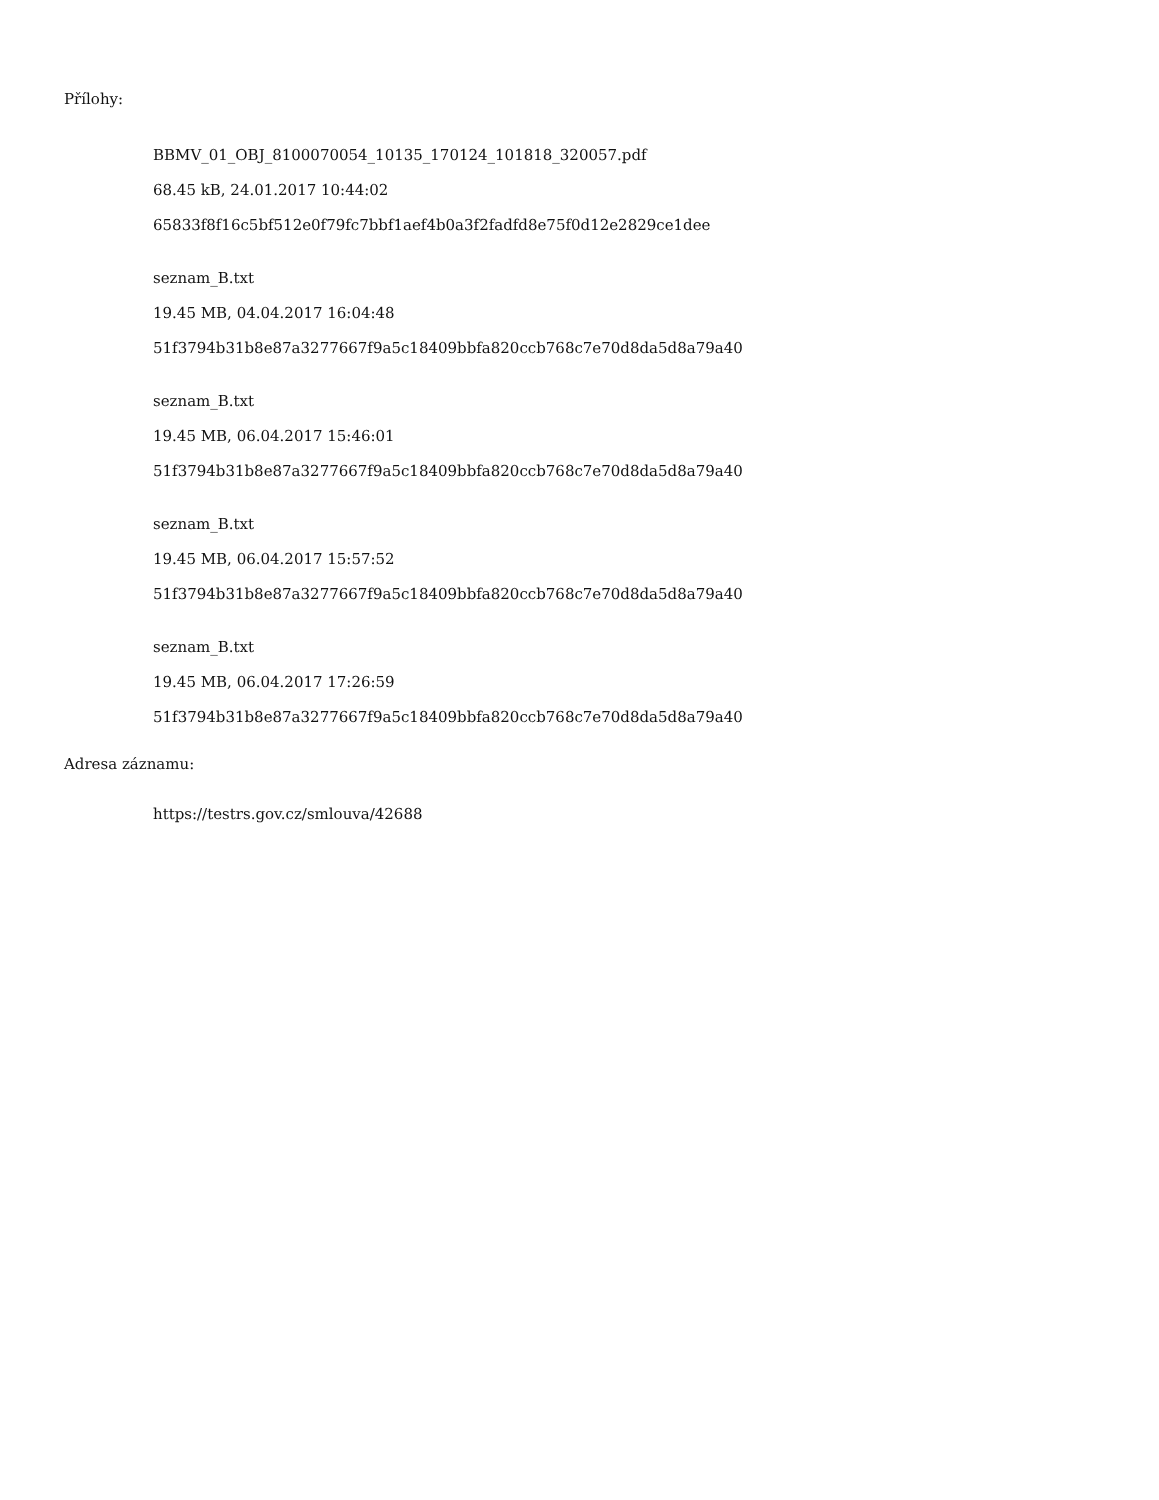Přílohy:
BBMV_01_OBJ_8100070054_10135_170124_101818_320057.pdf
68.45 kB, 24.01.2017 10:44:02
65833f8f16c5bf512e0f79fc7bbf1aef4b0a3f2fadfd8e75f0d12e2829ce1dee
seznam_B.txt
19.45 MB, 04.04.2017 16:04:48
51f3794b31b8e87a3277667f9a5c18409bbfa820ccb768c7e70d8da5d8a79a40
seznam_B.txt
19.45 MB, 06.04.2017 15:46:01
51f3794b31b8e87a3277667f9a5c18409bbfa820ccb768c7e70d8da5d8a79a40
seznam_B.txt
19.45 MB, 06.04.2017 15:57:52
51f3794b31b8e87a3277667f9a5c18409bbfa820ccb768c7e70d8da5d8a79a40
seznam_B.txt
19.45 MB, 06.04.2017 17:26:59
51f3794b31b8e87a3277667f9a5c18409bbfa820ccb768c7e70d8da5d8a79a40
Adresa záznamu:
https://testrs.gov.cz/smlouva/42688